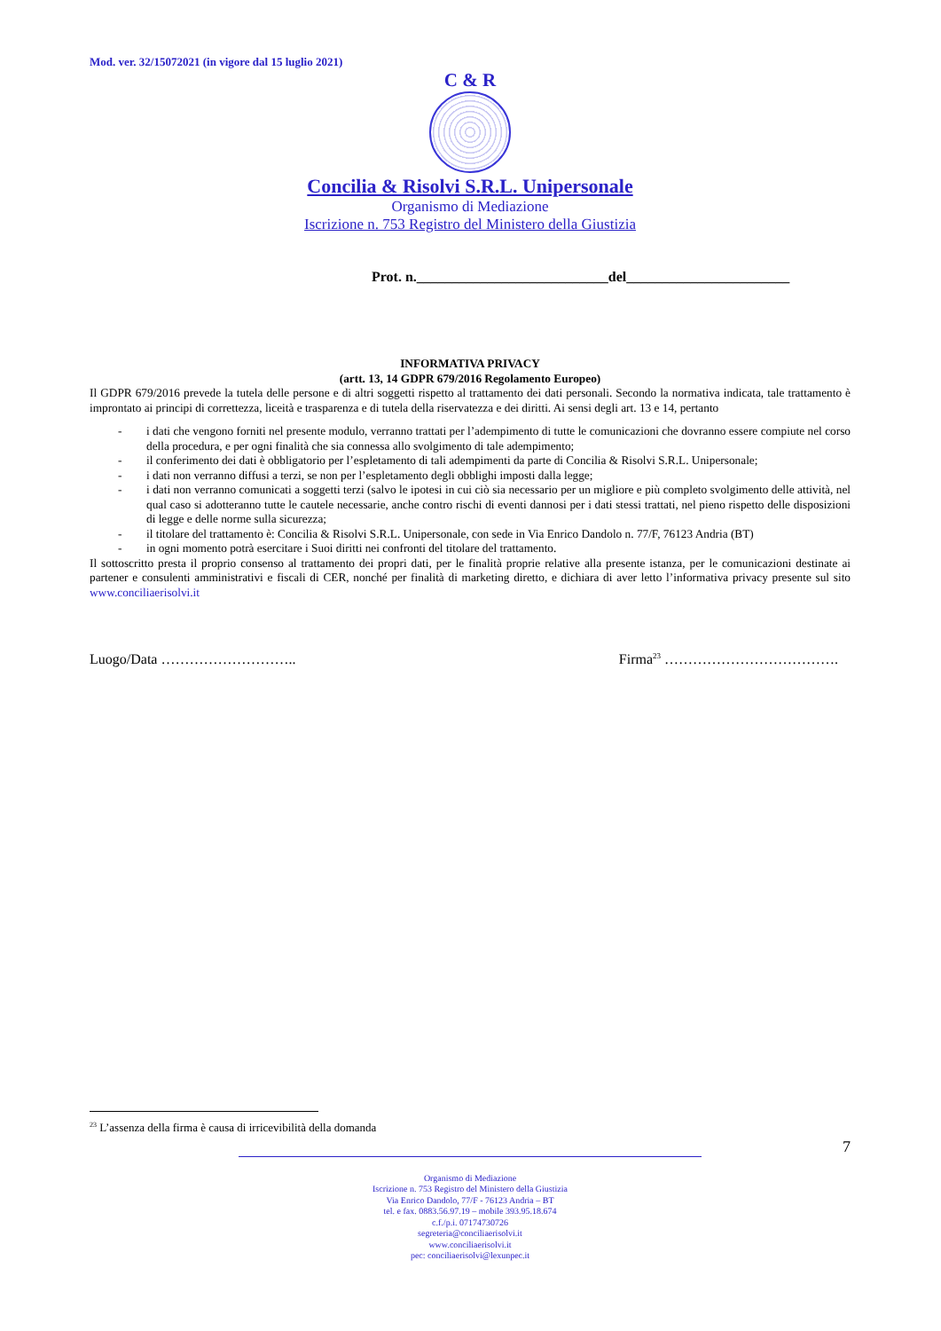Mod. ver. 32/15072021 (in vigore dal 15 luglio 2021)
C & R
Concilia & Risolvi S.R.L. Unipersonale
Organismo di Mediazione
Iscrizione n. 753 Registro del Ministero della Giustizia
Prot. n.___________________________del_______________________
INFORMATIVA PRIVACY
(artt. 13, 14 GDPR 679/2016 Regolamento Europeo)
Il GDPR 679/2016 prevede la tutela delle persone e di altri soggetti rispetto al trattamento dei dati personali. Secondo la normativa indicata, tale trattamento è improntato ai principi di correttezza, liceità e trasparenza e di tutela della riservatezza e dei diritti. Ai sensi degli art. 13 e 14, pertanto
- i dati che vengono forniti nel presente modulo, verranno trattati per l’adempimento di tutte le comunicazioni che dovranno essere compiute nel corso della procedura, e per ogni finalità che sia connessa allo svolgimento di tale adempimento;
- il conferimento dei dati è obbligatorio per l’espletamento di tali adempimenti da parte di Concilia & Risolvi S.R.L. Unipersonale;
- i dati non verranno diffusi a terzi, se non per l’espletamento degli obblighi imposti dalla legge;
- i dati non verranno comunicati a soggetti terzi (salvo le ipotesi in cui ciò sia necessario per un migliore e più completo svolgimento delle attività, nel qual caso si adotteranno tutte le cautele necessarie, anche contro rischi di eventi dannosi per i dati stessi trattati, nel pieno rispetto delle disposizioni di legge e delle norme sulla sicurezza;
- il titolare del trattamento è: Concilia & Risolvi S.R.L. Unipersonale, con sede in Via Enrico Dandolo n. 77/F, 76123 Andria (BT)
- in ogni momento potrà esercitare i Suoi diritti nei confronti del titolare del trattamento.
Il sottoscritto presta il proprio consenso al trattamento dei propri dati, per le finalità proprie relative alla presente istanza, per le comunicazioni destinate ai partener e consulenti amministrativi e fiscali di CER, nonché per finalità di marketing diretto, e dichiara di aver letto l’informativa privacy presente sul sito www.conciliaerisolvi.it
Luogo/Data ……………………….. Firma<sup>23</sup> ……………………………….
<sup>23</sup> L’assenza della firma è causa di irricevibilità della domanda
7
Organismo di Mediazione
Iscrizione n. 753 Registro del Ministero della Giustizia
Via Enrico Dandolo, 77/F - 76123 Andria – BT
tel. e fax. 0883.56.97.19 – mobile 393.95.18.674
c.f./p.i. 07174730726
segreteria@conciliaerisolvi.it
www.conciliaerisolvi.it
pec: conciliaerisolvi@lexunpec.it